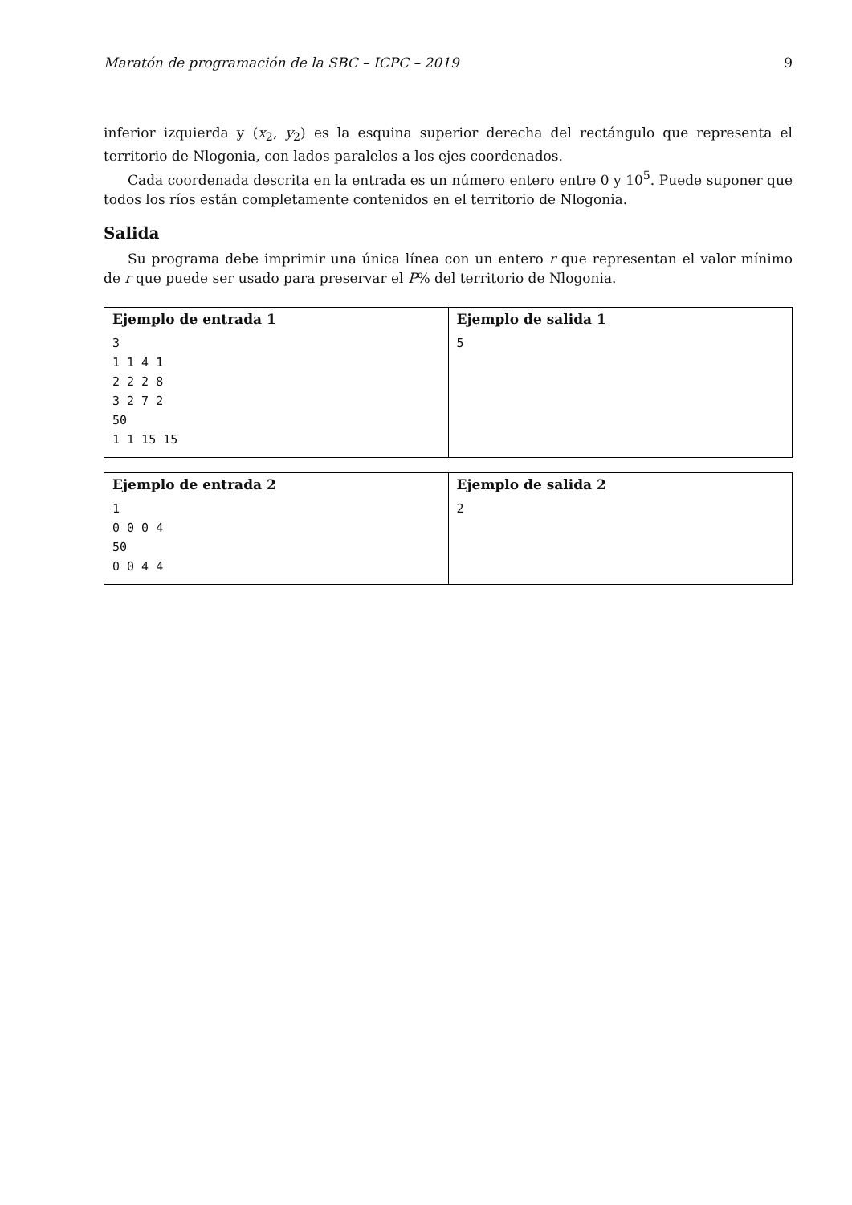Maratón de programación de la SBC – ICPC – 2019 9
inferior izquierda y (x<sub>2</sub>, y<sub>2</sub>) es la esquina superior derecha del rectángulo que representa el territorio de Nlogonia, con lados paralelos a los ejes coordenados.
Cada coordenada descrita en la entrada es un número entero entre 0 y 10<sup>5</sup>. Puede suponer que todos los ríos están completamente contenidos en el territorio de Nlogonia.
Salida
Su programa debe imprimir una única línea con un entero r que representan el valor mínimo de r que puede ser usado para preservar el P% del territorio de Nlogonia.
| Ejemplo de entrada 1 3 1 1 4 1 2 2 2 8 3 2 7 2 50 1 1 15 15 | Ejemplo de salida 1 5 |
| Ejemplo de entrada 2 1 0 0 0 4 50 0 0 4 4 | Ejemplo de salida 2 2 |